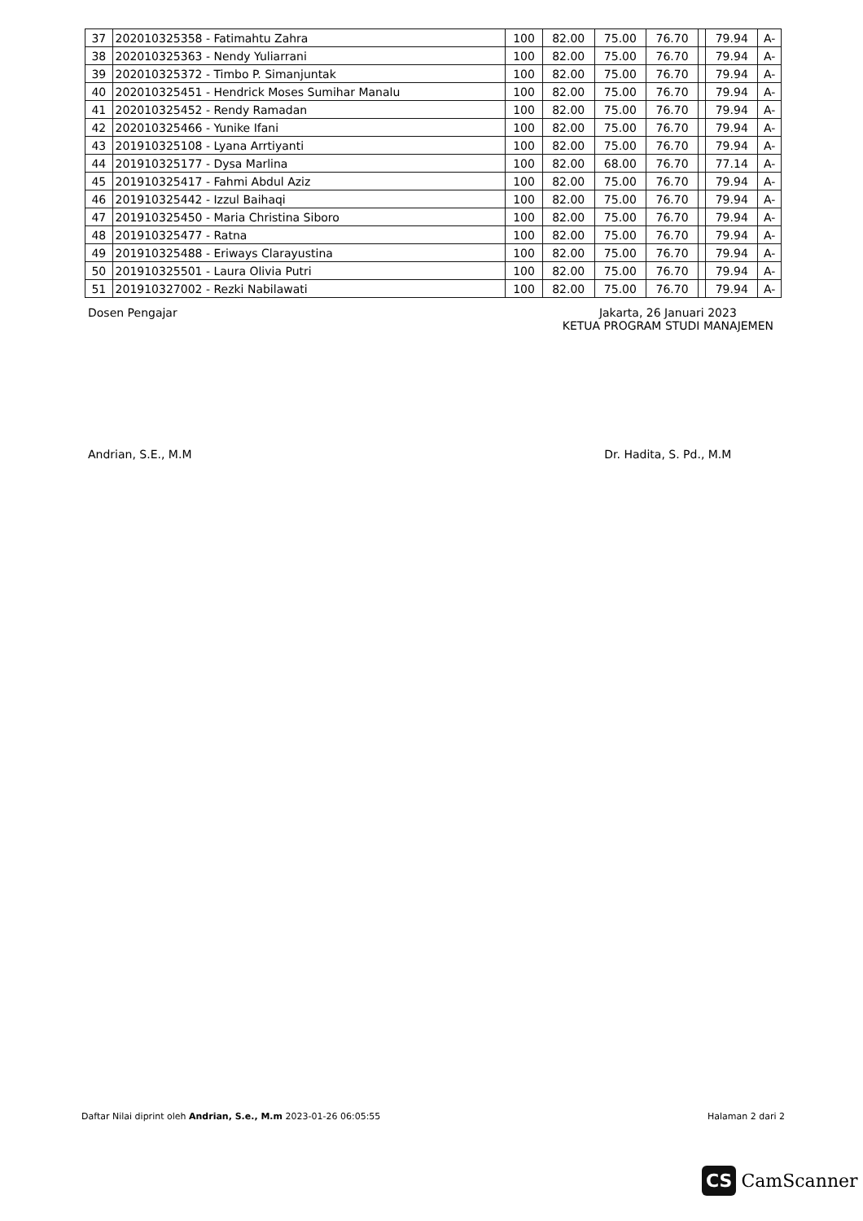| 37 | 202010325358 - Fatimahtu Zahra | 100 | 82.00 | 75.00 | 76.70 | | 79.94 | A- |
| 38 | 202010325363 - Nendy Yuliarrani | 100 | 82.00 | 75.00 | 76.70 | | 79.94 | A- |
| 39 | 202010325372 - Timbo P. Simanjuntak | 100 | 82.00 | 75.00 | 76.70 | | 79.94 | A- |
| 40 | 202010325451 - Hendrick Moses Sumihar Manalu | 100 | 82.00 | 75.00 | 76.70 | | 79.94 | A- |
| 41 | 202010325452 - Rendy Ramadan | 100 | 82.00 | 75.00 | 76.70 | | 79.94 | A- |
| 42 | 202010325466 - Yunike Ifani | 100 | 82.00 | 75.00 | 76.70 | | 79.94 | A- |
| 43 | 201910325108 - Lyana Arrtiyanti | 100 | 82.00 | 75.00 | 76.70 | | 79.94 | A- |
| 44 | 201910325177 - Dysa Marlina | 100 | 82.00 | 68.00 | 76.70 | | 77.14 | A- |
| 45 | 201910325417 - Fahmi Abdul Aziz | 100 | 82.00 | 75.00 | 76.70 | | 79.94 | A- |
| 46 | 201910325442 - Izzul Baihaqi | 100 | 82.00 | 75.00 | 76.70 | | 79.94 | A- |
| 47 | 201910325450 - Maria Christina Siboro | 100 | 82.00 | 75.00 | 76.70 | | 79.94 | A- |
| 48 | 201910325477 - Ratna | 100 | 82.00 | 75.00 | 76.70 | | 79.94 | A- |
| 49 | 201910325488 - Eriways Clarayustina | 100 | 82.00 | 75.00 | 76.70 | | 79.94 | A- |
| 50 | 201910325501 - Laura Olivia Putri | 100 | 82.00 | 75.00 | 76.70 | | 79.94 | A- |
| 51 | 201910327002 - Rezki Nabilawati | 100 | 82.00 | 75.00 | 76.70 | | 79.94 | A- |
Dosen Pengajar
Andrian, S.E., M.M
Jakarta, 26 Januari 2023
KETUA PROGRAM STUDI MANAJEMEN
Dr. Hadita, S. Pd., M.M
Daftar Nilai diprint oleh Andrian, S.e., M.m 2023-01-26 06:05:55 Halaman 2 dari 2
CS CamScanner